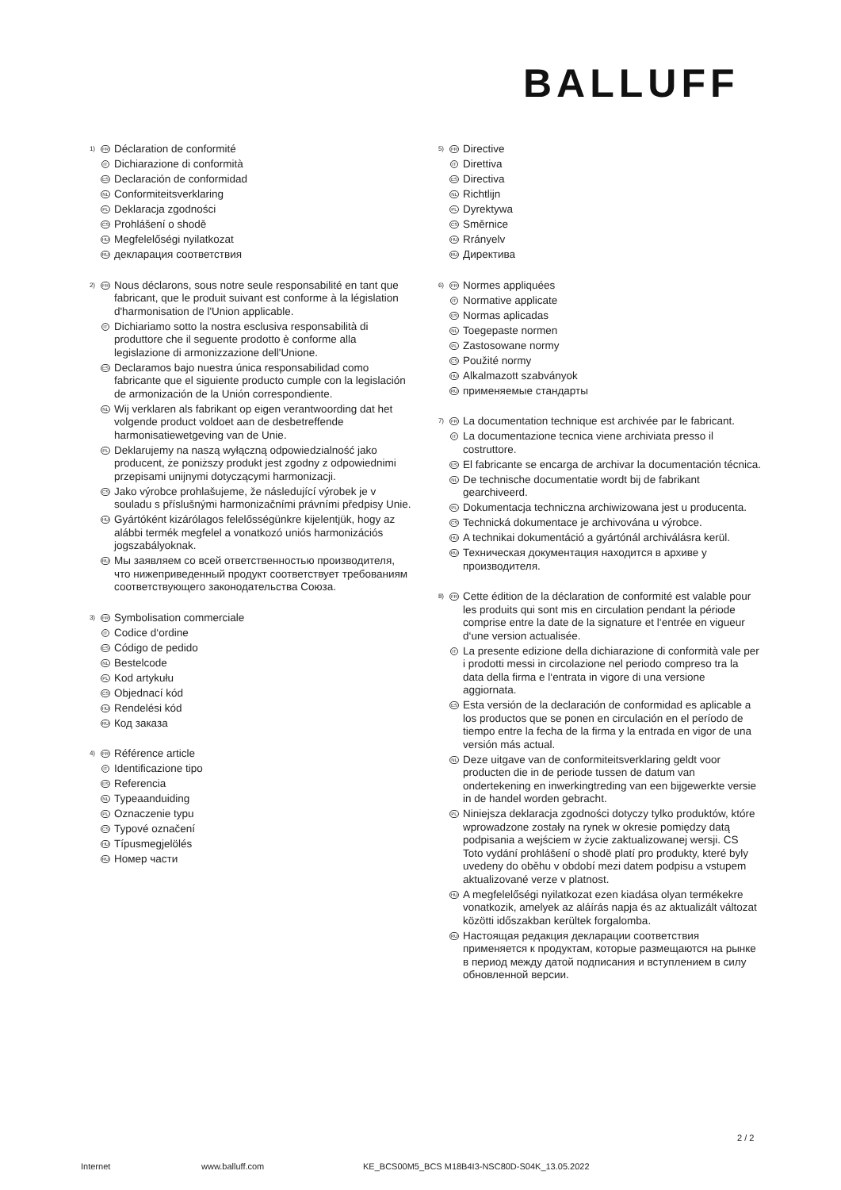BALLUFF
1)
FR
Déclaration de conformité
IT
Dichiarazione di conformità
ES
Declaración de conformidad
NL
Conformiteitsverklaring
PL
Deklaracja zgodności
CS
Prohlášení o shodě
HU
Megfelelőségi nyilatkozat
RU
декларация соответствия
2)
FR
Nous déclarons, sous notre seule responsabilité en tant que fabricant, que le produit suivant est conforme à la législation d'harmonisation de l'Union applicable.
IT
Dichiariamo sotto la nostra esclusiva responsabilità di produttore che il seguente prodotto è conforme alla legislazione di armonizzazione dell'Unione.
ES
Declaramos bajo nuestra única responsabilidad como fabricante que el siguiente producto cumple con la legislación de armonización de la Unión correspondiente.
NL
Wij verklaren als fabrikant op eigen verantwoording dat het volgende product voldoet aan de desbetreffende harmonisatiewetgeving van de Unie.
PL
Deklarujemy na naszą wyłączną odpowiedzialność jako producent, że poniższy produkt jest zgodny z odpowiednimi przepisami unijnymi dotyczącymi harmonizacji.
CS
Jako výrobce prohlašujeme, že následující výrobek je v souladu s příslušnými harmonizačními právními předpisy Unie.
HU
Gyártóként kizárólagos felelősségünkre kijelentjük, hogy az alábbi termék megfelel a vonatkozó uniós harmonizációs jogszabályoknak.
RU
Мы заявляем со всей ответственностью производителя, что нижеприведенный продукт соответствует требованиям соответствующего законодательства Союза.
3)
FR
Symbolisation commerciale
IT
Codice d‘ordine
ES
Código de pedido
NL
Bestelcode
PL
Kod artykułu
CS
Objednací kód
HU
Rendelési kód
RU
Код заказа
4)
FR
Référence article
IT
Identificazione tipo
ES
Referencia
NL
Typeaanduiding
PL
Oznaczenie typu
CS
Typové označení
HU
Típusmegjelölés
RU
Номер части
5)
FR
Directive
IT
Direttiva
ES
Directiva
NL
Richtlijn
PL
Dyrektywa
CS
Směrnice
HU
Rrányelv
RU
Директива
6)
FR
Normes appliquées
IT
Normative applicate
ES
Normas aplicadas
NL
Toegepaste normen
PL
Zastosowane normy
CS
Použité normy
HU
Alkalmazott szabványok
RU
применяемые стандарты
7)
FR
La documentation technique est archivée par le fabricant.
IT
La documentazione tecnica viene archiviata presso il costruttore.
ES
El fabricante se encarga de archivar la documentación técnica.
NL
De technische documentatie wordt bij de fabrikant gearchiveerd.
PL
Dokumentacja techniczna archiwizowana jest u producenta.
CS
Technická dokumentace je archivována u výrobce.
HU
A technikai dokumentáció a gyártónál archiválásra kerül.
RU
Техническая документация находится в архиве у производителя.
8)
FR
Cette édition de la déclaration de conformité est valable pour les produits qui sont mis en circulation pendant la période comprise entre la date de la signature et l‘entrée en vigueur d‘une version actualisée.
IT
La presente edizione della dichiarazione di conformità vale per i prodotti messi in circolazione nel periodo compreso tra la data della firma e l‘entrata in vigore di una versione aggiornata.
ES
Esta versión de la declaración de conformidad es aplicable a los productos que se ponen en circulación en el período de tiempo entre la fecha de la firma y la entrada en vigor de una versión más actual.
NL
Deze uitgave van de conformiteitsverklaring geldt voor producten die in de periode tussen de datum van ondertekening en inwerkingtreding van een bijgewerkte versie in de handel worden gebracht.
PL
Niniejsza deklaracja zgodności dotyczy tylko produktów, które wprowadzone zostały na rynek w okresie pomiędzy datą podpisania a wejściem w życie zaktualizowanej wersji. CS Toto vydání prohlášení o shodě platí pro produkty, které byly uvedeny do oběhu v období mezi datem podpisu a vstupem aktualizované verze v platnost.
HU
A megfelelőségi nyilatkozat ezen kiadása olyan termékekre vonatkozik, amelyek az aláírás napja és az aktualizált változat közötti időszakban kerültek forgalomba.
RU
Настоящая редакция декларации соответствия применяется к продуктам, которые размещаются на рынке в период между датой подписания и вступлением в силу обновленной версии.
2 / 2
Internet www.balluff.com KE_BCS00M5_BCS M18B4I3-NSC80D-S04K_13.05.2022